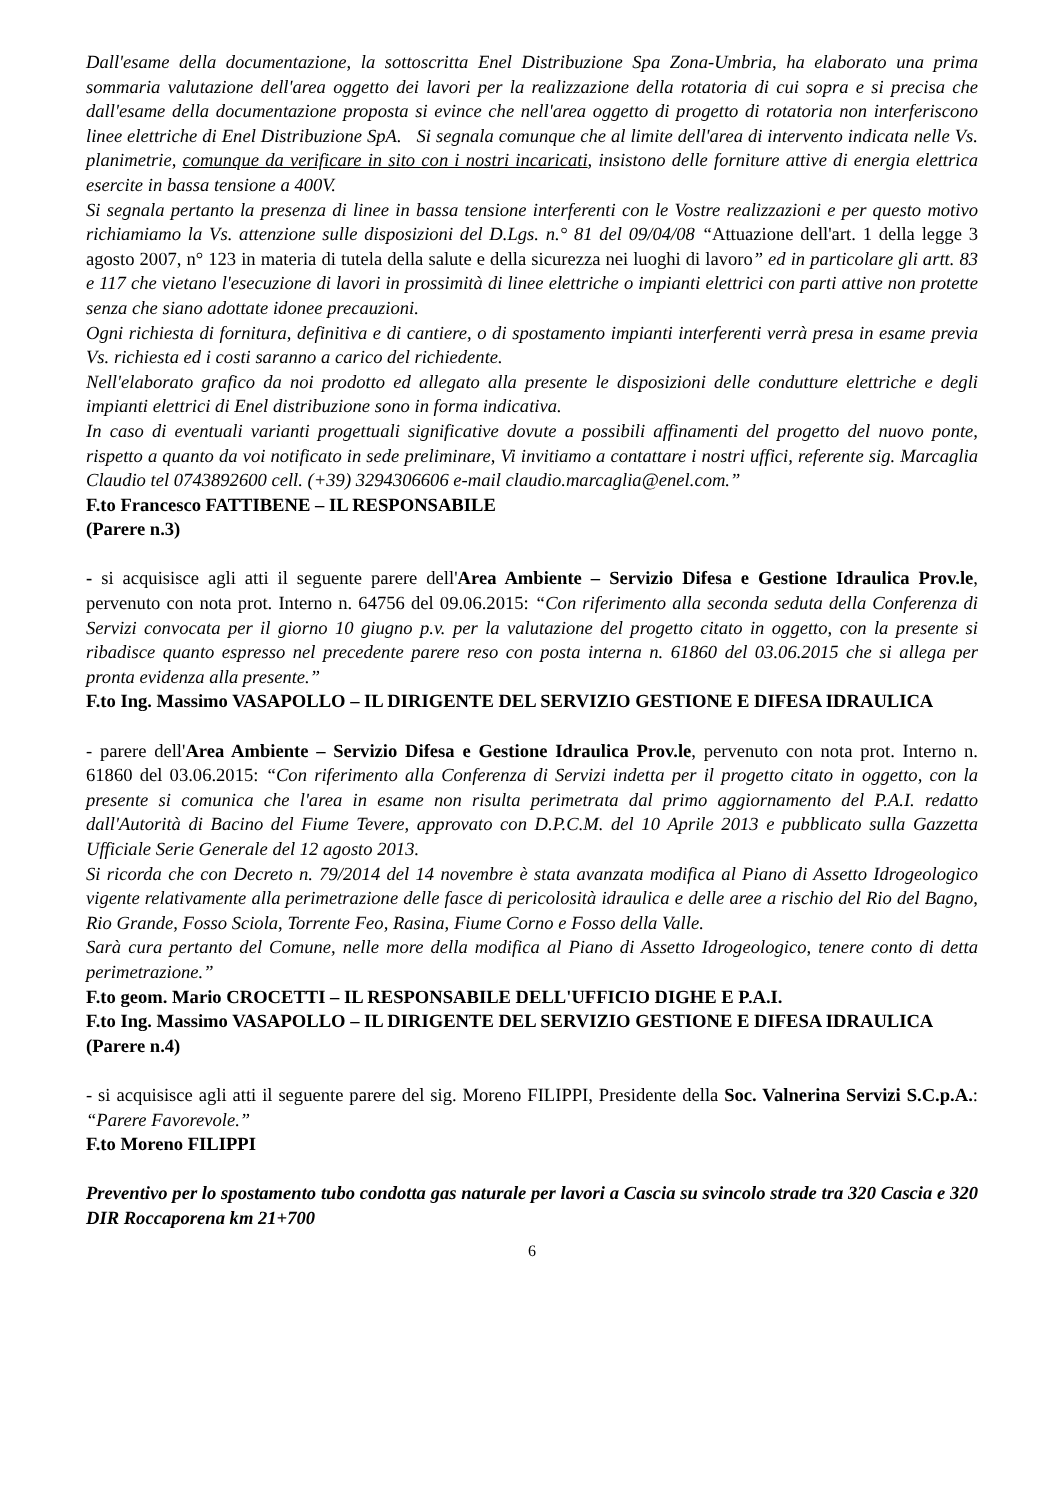Dall'esame della documentazione, la sottoscritta Enel Distribuzione Spa Zona-Umbria, ha elaborato una prima sommaria valutazione dell'area oggetto dei lavori per la realizzazione della rotatoria di cui sopra e si precisa che dall'esame della documentazione proposta si evince che nell'area oggetto di progetto di rotatoria non interferiscono linee elettriche di Enel Distribuzione SpA. Si segnala comunque che al limite dell'area di intervento indicata nelle Vs. planimetrie, comunque da verificare in sito con i nostri incaricati, insistono delle forniture attive di energia elettrica esercite in bassa tensione a 400V.
Si segnala pertanto la presenza di linee in bassa tensione interferenti con le Vostre realizzazioni e per questo motivo richiamiamo la Vs. attenzione sulle disposizioni del D.Lgs. n.° 81 del 09/04/08 “Attuazione dell'art. 1 della legge 3 agosto 2007, n° 123 in materia di tutela della salute e della sicurezza nei luoghi di lavoro” ed in particolare gli artt. 83 e 117 che vietano l'esecuzione di lavori in prossimità di linee elettriche o impianti elettrici con parti attive non protette senza che siano adottate idonee precauzioni.
Ogni richiesta di fornitura, definitiva e di cantiere, o di spostamento impianti interferenti verrà presa in esame previa Vs. richiesta ed i costi saranno a carico del richiedente.
Nell'elaborato grafico da noi prodotto ed allegato alla presente le disposizioni delle condutture elettriche e degli impianti elettrici di Enel distribuzione sono in forma indicativa.
In caso di eventuali varianti progettuali significative dovute a possibili affinamenti del progetto del nuovo ponte, rispetto a quanto da voi notificato in sede preliminare, Vi invitiamo a contattare i nostri uffici, referente sig. Marcaglia Claudio tel 0743892600 cell. (+39) 3294306606 e-mail claudio.marcaglia@enel.com.”
F.to Francesco FATTIBENE – IL RESPONSABILE
(Parere n.3)
- si acquisisce agli atti il seguente parere dell'Area Ambiente – Servizio Difesa e Gestione Idraulica Prov.le, pervenuto con nota prot. Interno n. 64756 del 09.06.2015: “Con riferimento alla seconda seduta della Conferenza di Servizi convocata per il giorno 10 giugno p.v. per la valutazione del progetto citato in oggetto, con la presente si ribadisce quanto espresso nel precedente parere reso con posta interna n. 61860 del 03.06.2015 che si allega per pronta evidenza alla presente.”
F.to Ing. Massimo VASAPOLLO – IL DIRIGENTE DEL SERVIZIO GESTIONE E DIFESA IDRAULICA
- parere dell'Area Ambiente – Servizio Difesa e Gestione Idraulica Prov.le, pervenuto con nota prot. Interno n. 61860 del 03.06.2015: “Con riferimento alla Conferenza di Servizi indetta per il progetto citato in oggetto, con la presente si comunica che l'area in esame non risulta perimetrata dal primo aggiornamento del P.A.I. redatto dall'Autorità di Bacino del Fiume Tevere, approvato con D.P.C.M. del 10 Aprile 2013 e pubblicato sulla Gazzetta Ufficiale Serie Generale del 12 agosto 2013.
Si ricorda che con Decreto n. 79/2014 del 14 novembre è stata avanzata modifica al Piano di Assetto Idrogeologico vigente relativamente alla perimetrazione delle fasce di pericolosità idraulica e delle aree a rischio del Rio del Bagno, Rio Grande, Fosso Sciola, Torrente Feo, Rasina, Fiume Corno e Fosso della Valle.
Sarà cura pertanto del Comune, nelle more della modifica al Piano di Assetto Idrogeologico, tenere conto di detta perimetrazione.”
F.to geom. Mario CROCETTI – IL RESPONSABILE DELL'UFFICIO DIGHE E P.A.I.
F.to Ing. Massimo VASAPOLLO – IL DIRIGENTE DEL SERVIZIO GESTIONE E DIFESA IDRAULICA
(Parere n.4)
- si acquisisce agli atti il seguente parere del sig. Moreno FILIPPI, Presidente della Soc. Valnerina Servizi S.C.p.A.: “Parere Favorevole.”
F.to Moreno FILIPPI
Preventivo per lo spostamento tubo condotta gas naturale per lavori a Cascia su svincolo strade tra 320 Cascia e 320 DIR Roccaporena km 21+700
6